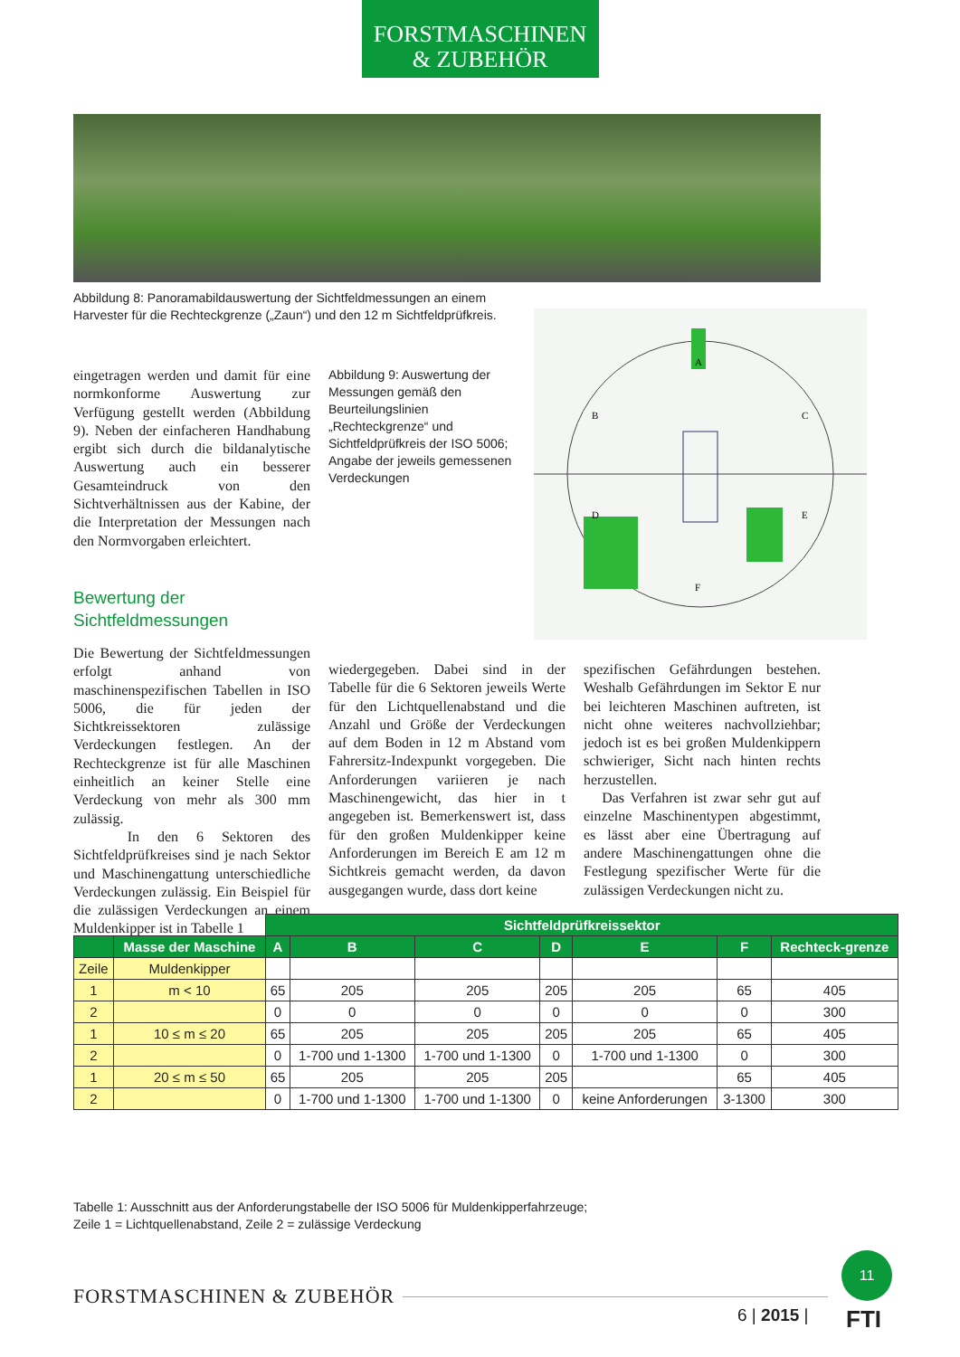FORSTMASCHINEN
& ZUBEHÖR
Abbildung 8: Panoramabildauswertung der Sichtfeldmessungen an einem Harvester für die Rechteckgrenze („Zaun“) und den 12 m Sichtfeldprüfkreis.
A
B
C
D
E
F
eingetragen werden und damit für eine normkonforme Auswertung zur Verfügung gestellt werden (Abbildung 9). Neben der einfacheren Handhabung ergibt sich durch die bildanalytische Auswertung auch ein besserer Gesamteindruck von den Sichtverhältnissen aus der Kabine, der die Interpretation der Messungen nach den Normvorgaben erleichtert.
Bewertung der
Sichtfeldmessungen
Die Bewertung der Sichtfeldmessungen erfolgt anhand von maschinenspezifischen Tabellen in ISO 5006, die für jeden der Sichtkreissektoren zulässige Verdeckungen festlegen. An der Rechteckgrenze ist für alle Maschinen einheitlich an keiner Stelle eine Verdeckung von mehr als 300 mm zulässig.
In den 6 Sektoren des Sichtfeldprüfkreises sind je nach Sektor und Maschinengattung unterschiedliche Verdeckungen zulässig. Ein Beispiel für die zulässigen Verdeckungen an einem Muldenkipper ist in Tabelle 1
Abbildung 9: Auswertung der Messungen gemäß den Beurteilungslinien „Rechteckgrenze“ und Sichtfeldprüfkreis der ISO 5006; Angabe der jeweils gemessenen Verdeckungen
wiedergegeben. Dabei sind in der Tabelle für die 6 Sektoren jeweils Werte für den Lichtquellenabstand und die Anzahl und Größe der Verdeckungen auf dem Boden in 12 m Abstand vom Fahrersitz-Indexpunkt vorgegeben. Die Anforderungen variieren je nach Maschinengewicht, das hier in t angegeben ist. Bemerkenswert ist, dass für den großen Muldenkipper keine Anforderungen im Bereich E am 12 m Sichtkreis gemacht werden, da davon ausgegangen wurde, dass dort keine
spezifischen Gefährdungen bestehen. Weshalb Gefährdungen im Sektor E nur bei leichteren Maschinen auftreten, ist nicht ohne weiteres nachvollziehbar; jedoch ist es bei großen Muldenkippern schwieriger, Sicht nach hinten rechts herzustellen.
Das Verfahren ist zwar sehr gut auf einzelne Maschinentypen abgestimmt, es lässt aber eine Übertragung auf andere Maschinengattungen ohne die Festlegung spezifischer Werte für die zulässigen Verdeckungen nicht zu.
| | | Sichtfeldprüfkreissektor | | | | | | |
| | Masse der Maschine | A | B | C | D | E | F | Rechteck-grenze |
| Zeile | Muldenkipper | | | | | | | |
| 1 | m < 10 | 65 | 205 | 205 | 205 | 205 | 65 | 405 |
| 2 | | 0 | 0 | 0 | 0 | 0 | 0 | 300 |
| 1 | 10 ≤ m ≤ 20 | 65 | 205 | 205 | 205 | 205 | 65 | 405 |
| 2 | | 0 | 1-700 und 1-1300 | 1-700 und 1-1300 | 0 | 1-700 und 1-1300 | 0 | 300 |
| 1 | 20 ≤ m ≤ 50 | 65 | 205 | 205 | 205 | | 65 | 405 |
| 2 | | 0 | 1-700 und 1-1300 | 1-700 und 1-1300 | 0 | keine Anforderungen | 3-1300 | 300 |
Tabelle 1: Ausschnitt aus der Anforderungstabelle der ISO 5006 für Muldenkipperfahrzeuge;
Zeile 1 = Lichtquellenabstand, Zeile 2 = zulässige Verdeckung
FORSTMASCHINEN & ZUBEHÖR
11
6 | 2015 | FTI